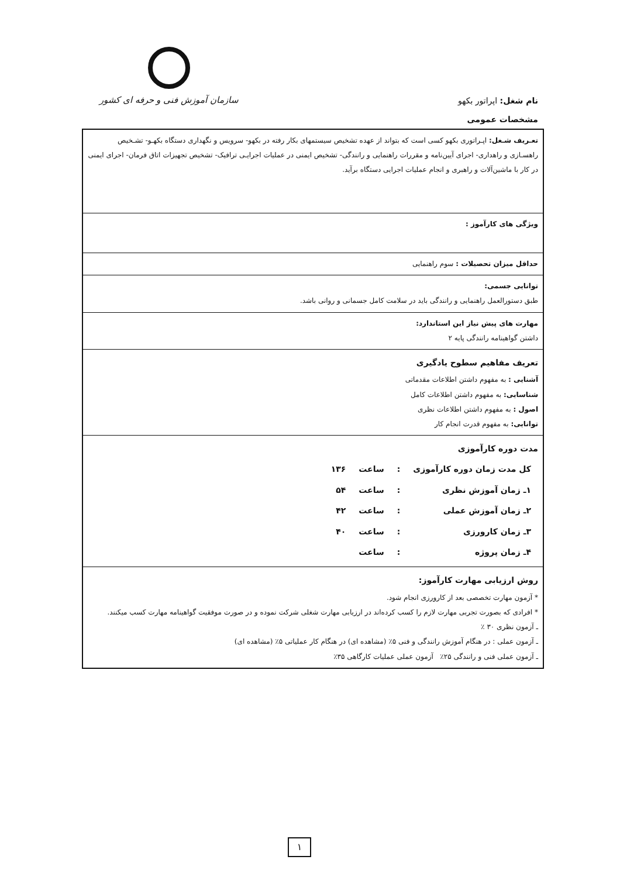نام شغل: اپراتور بکهو
سازمان آموزش فنی و حرفه ای کشور
مشخصات عمومی
تعـریف شـغل: اپـراتوری بکهو کسی است که بتواند از عهده تشخیص سیستمهای بکار رفته در بکهو- سرویس و نگهداری دستگاه بکهـو- تشـخیص راهسـازی و راهداری- اجرای آیین‌نامه و مقررات راهنمایی و رانندگی- تشخیص ایمنی در عملیات اجرایـی ترافیک- تشخیص تجهیزات اتاق فرمان- اجرای ایمنی در کار با ماشین‌آلات و راهبری و انجام عملیات اجرایی دستگاه برآید.
ویژگی های کارآموز :
حداقل میزان تحصیلات : سوم راهنمایی
توانایی جسمی:
طبق دستورالعمل راهنمایی و رانندگی باید در سلامت کامل جسمانی و روانی باشد.
مهارت های پیش نیاز این استاندارد:
داشتن گواهینامه رانندگی پایه ۲
تعریف مفاهیم سطوح یادگیری
آشنایی : به مفهوم داشتن اطلاعات مقدماتی
شناسایی: به مفهوم داشتن اطلاعات کامل
اصول : به مفهوم داشتن اطلاعات نظری
توانایی: به مفهوم قدرت انجام کار
مدت دوره کارآموزی
| کل مدت زمان دوره کارآموزی | : | ساعت | ۱۳۶ |
| ۱ـ زمان آموزش نظری | : | ساعت | ۵۴ |
| ۲ـ زمان آموزش عملی | : | ساعت | ۴۲ |
| ۳ـ زمان کارورزی | : | ساعت | ۴۰ |
| ۴ـ زمان پروژه | : | ساعت | |
روش ارزیابی مهارت کارآموز:
* آزمون مهارت تخصصی بعد از کارورزی انجام شود.
* افرادی که بصورت تجربی مهارت لازم را کسب کرده‌اند در ارزیابی مهارت شغلی شرکت نموده و در صورت موفقیت گواهینامه مهارت کسب میکنند.
ـ آزمون نظری ۳۰ ٪
ـ آزمون عملی : در هنگام آموزش رانندگی و فنی ۵٪ (مشاهده ای) در هنگام کار عملیاتی ۵٪ (مشاهده ای)
ـ آزمون عملی فنی و رانندگی ۲۵٪ آزمون عملی عملیات کارگاهی ۳۵٪
۱